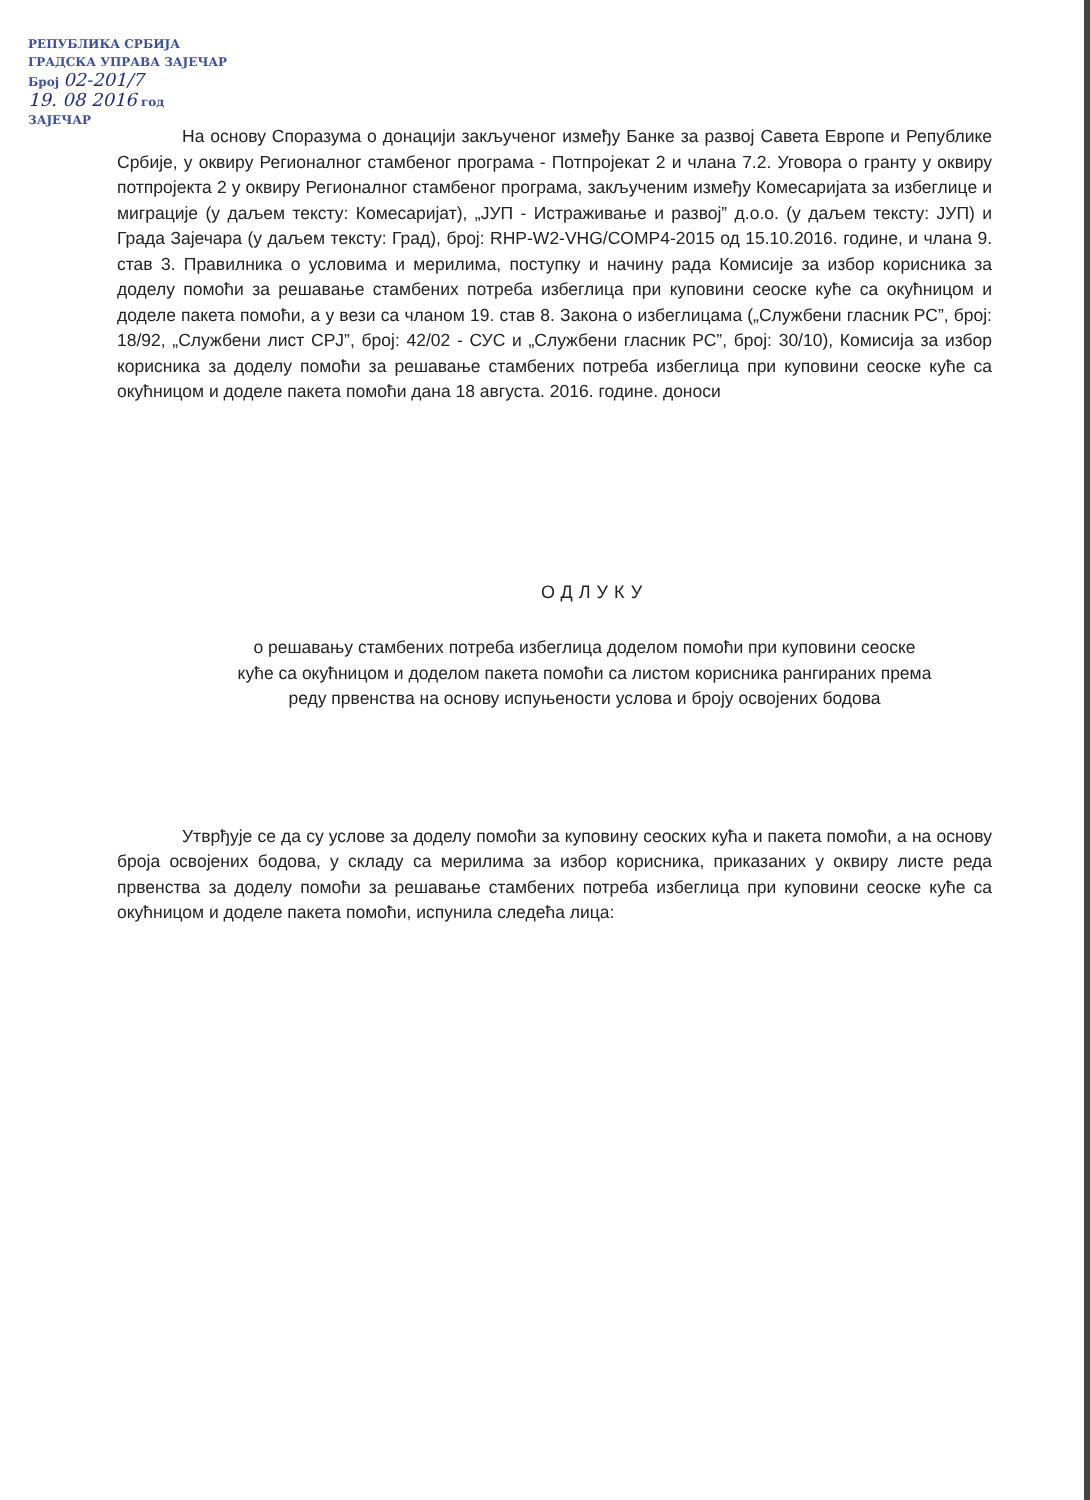РЕПУБЛИКА СРБИЈА
ГРАДСКА УПРАВА ЗАЈЕЧАР
Број 02-201/7
19. 08 2016 год
ЗАЈЕЧАР
На основу Споразума о донацији закљученог између Банке за развој Савета Европе и Републике Србије, у оквиру Регионалног стамбеног програма - Потпројекат 2 и члана 7.2. Уговора о гранту у оквиру потпројекта 2 у оквиру Регионалног стамбеног програма, закљученим између Комесаријата за избеглице и миграције (у даљем тексту: Комесаријат), „ЈУП - Истраживање и развој” д.о.о. (у даљем тексту: ЈУП) и Града Зајечара (у даљем тексту: Град), број: RHP-W2-VHG/COMP4-2015 од 15.10.2016. године, и члана 9. став 3. Правилника о условима и мерилима, поступку и начину рада Комисије за избор корисника за доделу помоћи за решавање стамбених потреба избеглица при куповини сеоске куће са окућницом и доделе пакета помоћи, а у вези са чланом 19. став 8. Закона о избеглицама („Службени гласник РС”, број: 18/92, „Службени лист СРЈ”, број: 42/02 - СУС и „Службени гласник РС”, број: 30/10), Комисија за избор корисника за доделу помоћи за решавање стамбених потреба избеглица при куповини сеоске куће са окућницом и доделе пакета помоћи дана 18 августа. 2016. године. доноси
ОДЛУКУ
о решавању стамбених потреба избеглица доделом помоћи при куповини сеоске
куће са окућницом и доделом пакета помоћи са листом корисника рангираних према
реду првенства на основу испуњености услова и броју освојених бодова
Утврђује се да су услове за доделу помоћи за куповину сеоских кућа и пакета помоћи, а на основу броја освојених бодова, у складу са мерилима за избор корисника, приказаних у оквиру листе реда првенства за доделу помоћи за решавање стамбених потреба избеглица при куповини сеоске куће са окућницом и доделе пакета помоћи, испунила следећа лица: